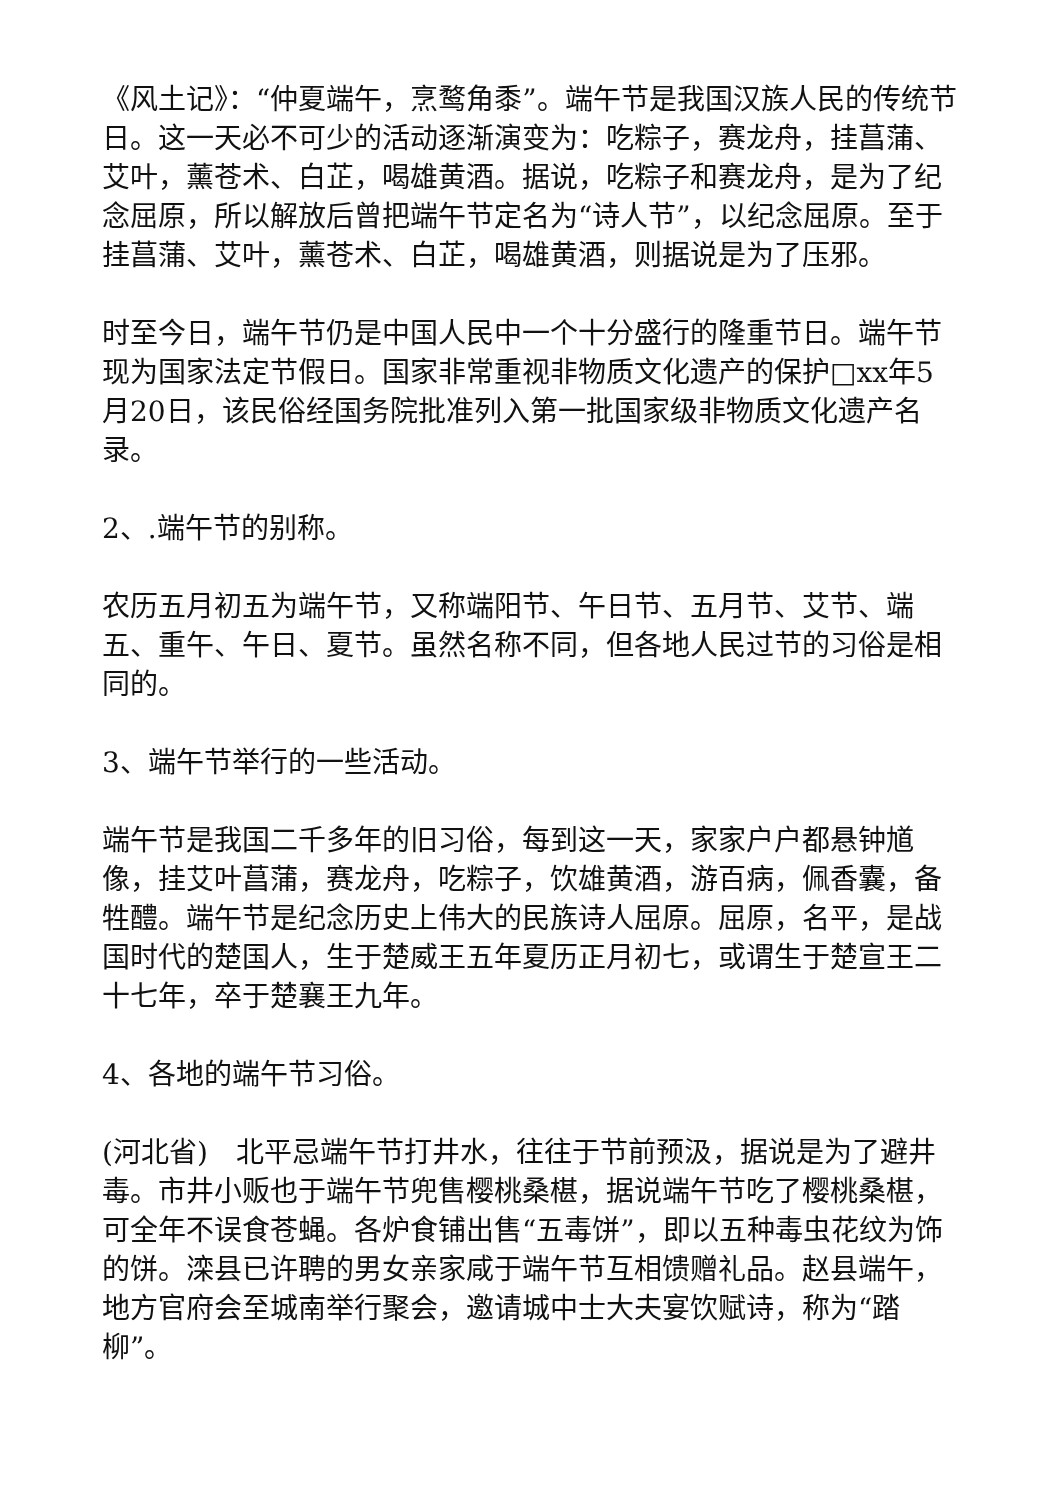《风土记》：“仲夏端午，烹鹜角黍”。端午节是我国汉族人民的传统节日。这一天必不可少的活动逐渐演变为：吃粽子，赛龙舟，挂菖蒲、艾叶，薰苍术、白芷，喝雄黄酒。据说，吃粽子和赛龙舟，是为了纪念屈原，所以解放后曾把端午节定名为“诗人节”，以纪念屈原。至于挂菖蒲、艾叶，薰苍术、白芷，喝雄黄酒，则据说是为了压邪。
时至今日，端午节仍是中国人民中一个十分盛行的隆重节日。端午节现为国家法定节假日。国家非常重视非物质文化遗产的保护□xx年5月20日，该民俗经国务院批准列入第一批国家级非物质文化遗产名录。
2、.端午节的别称。
农历五月初五为端午节，又称端阳节、午日节、五月节、艾节、端五、重午、午日、夏节。虽然名称不同，但各地人民过节的习俗是相同的。
3、端午节举行的一些活动。
端午节是我国二千多年的旧习俗，每到这一天，家家户户都悬钟馗像，挂艾叶菖蒲，赛龙舟，吃粽子，饮雄黄酒，游百病，佩香囊，备牲醴。端午节是纪念历史上伟大的民族诗人屈原。屈原，名平，是战国时代的楚国人，生于楚威王五年夏历正月初七，或谓生于楚宣王二十七年，卒于楚襄王九年。
4、各地的端午节习俗。
(河北省)　北平忌端午节打井水，往往于节前预汲，据说是为了避井毒。市井小贩也于端午节兜售樱桃桑椹，据说端午节吃了樱桃桑椹，可全年不误食苍蝇。各炉食铺出售“五毒饼”，即以五种毒虫花纹为饰的饼。滦县已许聘的男女亲家咸于端午节互相馈赠礼品。赵县端午，地方官府会至城南举行聚会，邀请城中士大夫宴饮赋诗，称为“踏柳”。